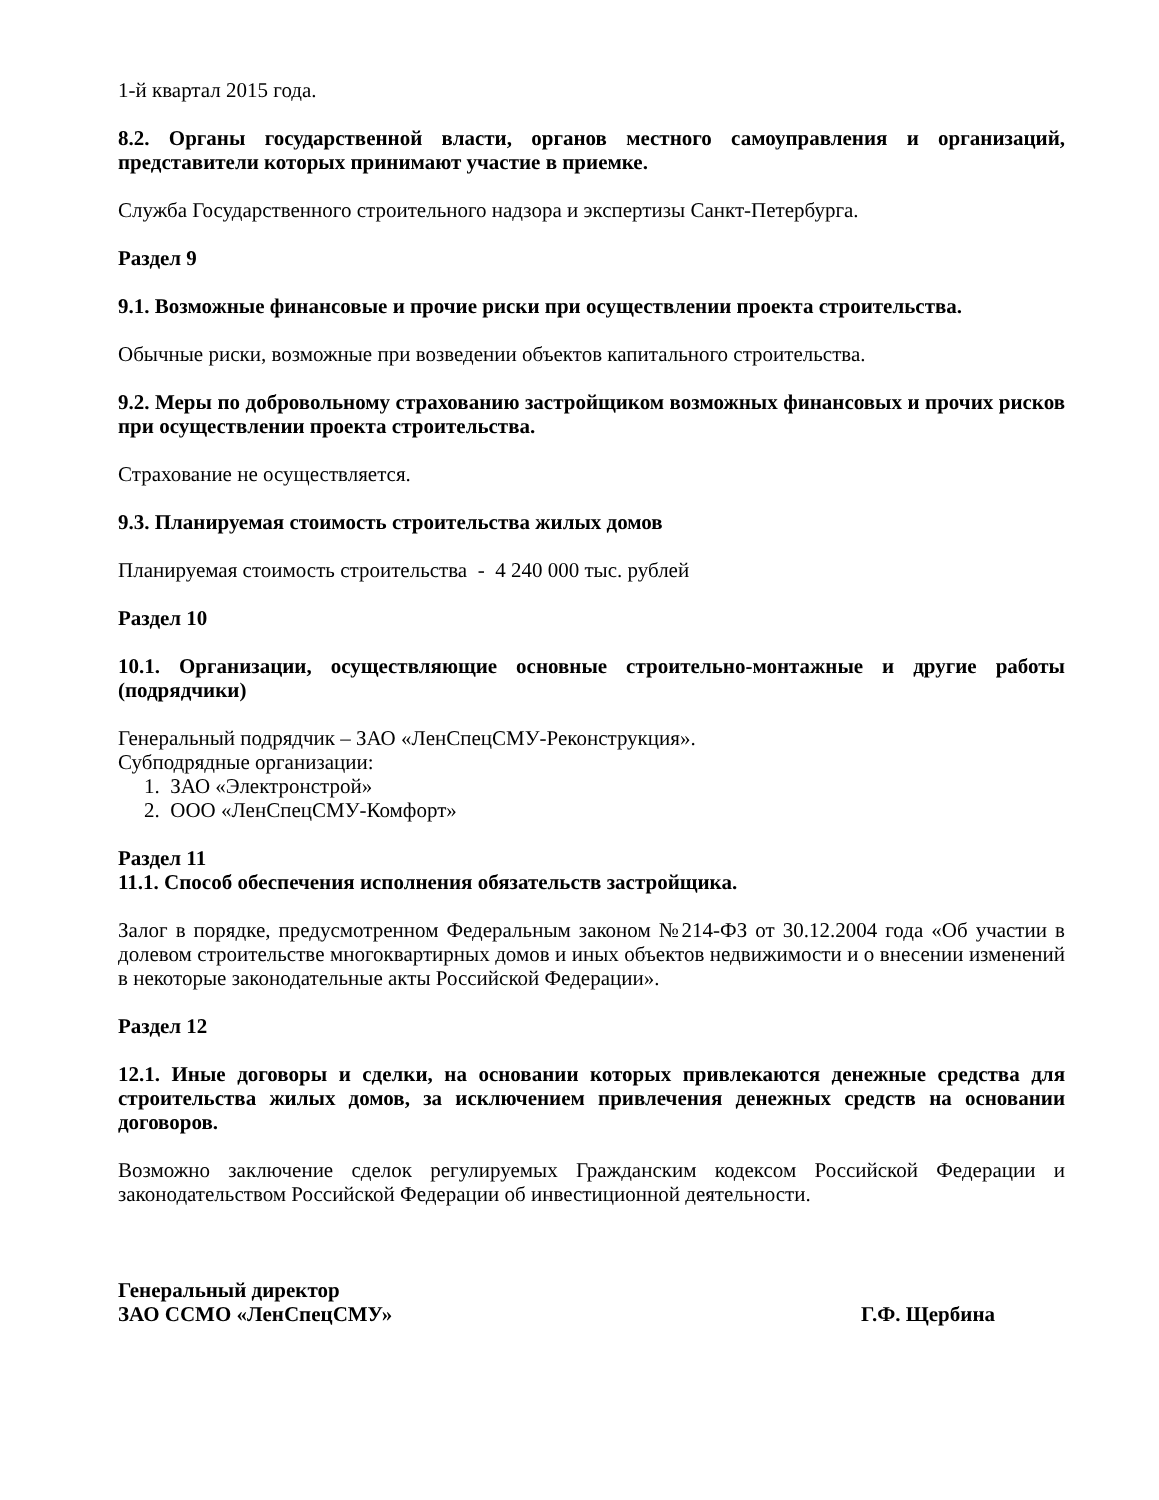1-й квартал 2015 года.
8.2. Органы государственной власти, органов местного самоуправления и организаций, представители которых принимают участие в приемке.
Служба Государственного строительного надзора и экспертизы Санкт-Петербурга.
Раздел 9
9.1. Возможные финансовые и прочие риски при осуществлении проекта строительства.
Обычные риски, возможные при возведении объектов капитального строительства.
9.2. Меры по добровольному страхованию застройщиком возможных финансовых и прочих рисков при осуществлении проекта строительства.
Страхование не осуществляется.
9.3. Планируемая стоимость строительства жилых домов
Планируемая стоимость строительства - 4 240 000 тыс. рублей
Раздел 10
10.1. Организации, осуществляющие основные строительно-монтажные и другие работы (подрядчики)
Генеральный подрядчик – ЗАО «ЛенСпецСМУ-Реконструкция».
Субподрядные организации:
1. ЗАО «Электронстрой»
2. ООО «ЛенСпецСМУ-Комфорт»
Раздел 11
11.1. Способ обеспечения исполнения обязательств застройщика.
Залог в порядке, предусмотренном Федеральным законом №214-ФЗ от 30.12.2004 года «Об участии в долевом строительстве многоквартирных домов и иных объектов недвижимости и о внесении изменений в некоторые законодательные акты Российской Федерации».
Раздел 12
12.1. Иные договоры и сделки, на основании которых привлекаются денежные средства для строительства жилых домов, за исключением привлечения денежных средств на основании договоров.
Возможно заключение сделок регулируемых Гражданским кодексом Российской Федерации и законодательством Российской Федерации об инвестиционной деятельности.
Генеральный директор
ЗАО ССМО «ЛенСпецСМУ»
Г.Ф. Щербина